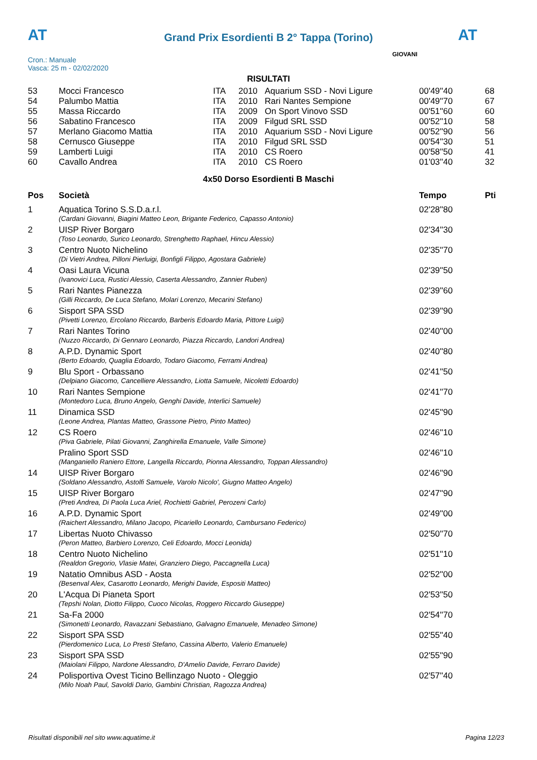AT
Grand Prix Esordienti B 2° Tappa (Torino) AT
Cron.: Manuale
Vasca: 25 m - 02/02/2020
GIOVANI
RISULTATI
| 53 | Mocci Francesco | ITA | 2010 | Aquarium SSD - Novi Ligure | 00'49''40 | 68 |
| 54 | Palumbo Mattia | ITA | 2010 | Rari Nantes Sempione | 00'49''70 | 67 |
| 55 | Massa Riccardo | ITA | 2009 | On Sport Vinovo SSD | 00'51''60 | 60 |
| 56 | Sabatino Francesco | ITA | 2009 | Filgud SRL SSD | 00'52''10 | 58 |
| 57 | Merlano Giacomo Mattia | ITA | 2010 | Aquarium SSD - Novi Ligure | 00'52''90 | 56 |
| 58 | Cernusco Giuseppe | ITA | 2010 | Filgud SRL SSD | 00'54''30 | 51 |
| 59 | Lamberti Luigi | ITA | 2010 | CS Roero | 00'58''50 | 41 |
| 60 | Cavallo Andrea | ITA | 2010 | CS Roero | 01'03''40 | 32 |
4x50 Dorso Esordienti B Maschi
| Pos | Società | Tempo | Pti |
| --- | --- | --- | --- |
| 1 | Aquatica Torino S.S.D.a.r.l. | 02'28''80 | |
| | (Cardani Giovanni, Biagini Matteo Leon, Brigante Federico, Capasso Antonio) | | |
| 2 | UISP River Borgaro | 02'34''30 | |
| | (Toso Leonardo, Surico Leonardo, Strenghetto Raphael, Hincu Alessio) | | |
| 3 | Centro Nuoto Nichelino | 02'35''70 | |
| | (Di Vietri Andrea, Pilloni Pierluigi, Bonfigli Filippo, Agostara Gabriele) | | |
| 4 | Oasi Laura Vicuna | 02'39''50 | |
| | (Ivanovici Luca, Rustici Alessio, Caserta Alessandro, Zannier Ruben) | | |
| 5 | Rari Nantes Pianezza | 02'39''60 | |
| | (Gilli Riccardo, De Luca Stefano, Molari Lorenzo, Mecarini Stefano) | | |
| 6 | Sisport SPA SSD | 02'39''90 | |
| | (Pivetti Lorenzo, Ercolano Riccardo, Barberis Edoardo Maria, Pittore Luigi) | | |
| 7 | Rari Nantes Torino | 02'40''00 | |
| | (Nuzzo Riccardo, Di Gennaro Leonardo, Piazza Riccardo, Landori Andrea) | | |
| 8 | A.P.D. Dynamic Sport | 02'40''80 | |
| | (Berto Edoardo, Quaglia Edoardo, Todaro Giacomo, Ferrami Andrea) | | |
| 9 | Blu Sport - Orbassano | 02'41''50 | |
| | (Delpiano Giacomo, Cancelliere Alessandro, Liotta Samuele, Nicoletti Edoardo) | | |
| 10 | Rari Nantes Sempione | 02'41''70 | |
| | (Montedoro Luca, Bruno Angelo, Genghi Davide, Interlici Samuele) | | |
| 11 | Dinamica SSD | 02'45''90 | |
| | (Leone Andrea, Plantas Matteo, Grassone Pietro, Pinto Matteo) | | |
| 12 | CS Roero | 02'46''10 | |
| | (Piva Gabriele, Pilati Giovanni, Zanghirella Emanuele, Valle Simone) | | |
| | Pralino Sport SSD | 02'46''10 | |
| | (Manganiello Raniero Ettore, Langella Riccardo, Pionna Alessandro, Toppan Alessandro) | | |
| 14 | UISP River Borgaro | 02'46''90 | |
| | (Soldano Alessandro, Astolfi Samuele, Varolo Nicolo', Giugno Matteo Angelo) | | |
| 15 | UISP River Borgaro | 02'47''90 | |
| | (Preti Andrea, Di Paola Luca Ariel, Rochietti Gabriel, Perozeni Carlo) | | |
| 16 | A.P.D. Dynamic Sport | 02'49''00 | |
| | (Raichert Alessandro, Milano Jacopo, Picariello Leonardo, Cambursano Federico) | | |
| 17 | Libertas Nuoto Chivasso | 02'50''70 | |
| | (Peron Matteo, Barbiero Lorenzo, Celi Edoardo, Mocci Leonida) | | |
| 18 | Centro Nuoto Nichelino | 02'51''10 | |
| | (Realdon Gregorio, Vlasie Matei, Granziero Diego, Paccagnella Luca) | | |
| 19 | Natatio Omnibus ASD - Aosta | 02'52''00 | |
| | (Besenval Alex, Casarotto Leonardo, Merighi Davide, Espositi Matteo) | | |
| 20 | L'Acqua Di Pianeta Sport | 02'53''50 | |
| | (Tepshi Nolan, Diotto Filippo, Cuoco Nicolas, Roggero Riccardo Giuseppe) | | |
| 21 | Sa-Fa 2000 | 02'54''70 | |
| | (Simonetti Leonardo, Ravazzani Sebastiano, Galvagno Emanuele, Menadeo Simone) | | |
| 22 | Sisport SPA SSD | 02'55''40 | |
| | (Pierdomenico Luca, Lo Presti Stefano, Cassina Alberto, Valerio Emanuele) | | |
| 23 | Sisport SPA SSD | 02'55''90 | |
| | (Maiolani Filippo, Nardone Alessandro, D'Amelio Davide, Ferraro Davide) | | |
| 24 | Polisportiva Ovest Ticino Bellinzago Nuoto - Oleggio | 02'57''40 | |
| | (Milo Noah Paul, Savoldi Dario, Gambini Christian, Ragozza Andrea) | | |
Risultati disponibili nel sito www.aquatime.it Pagina 12/23